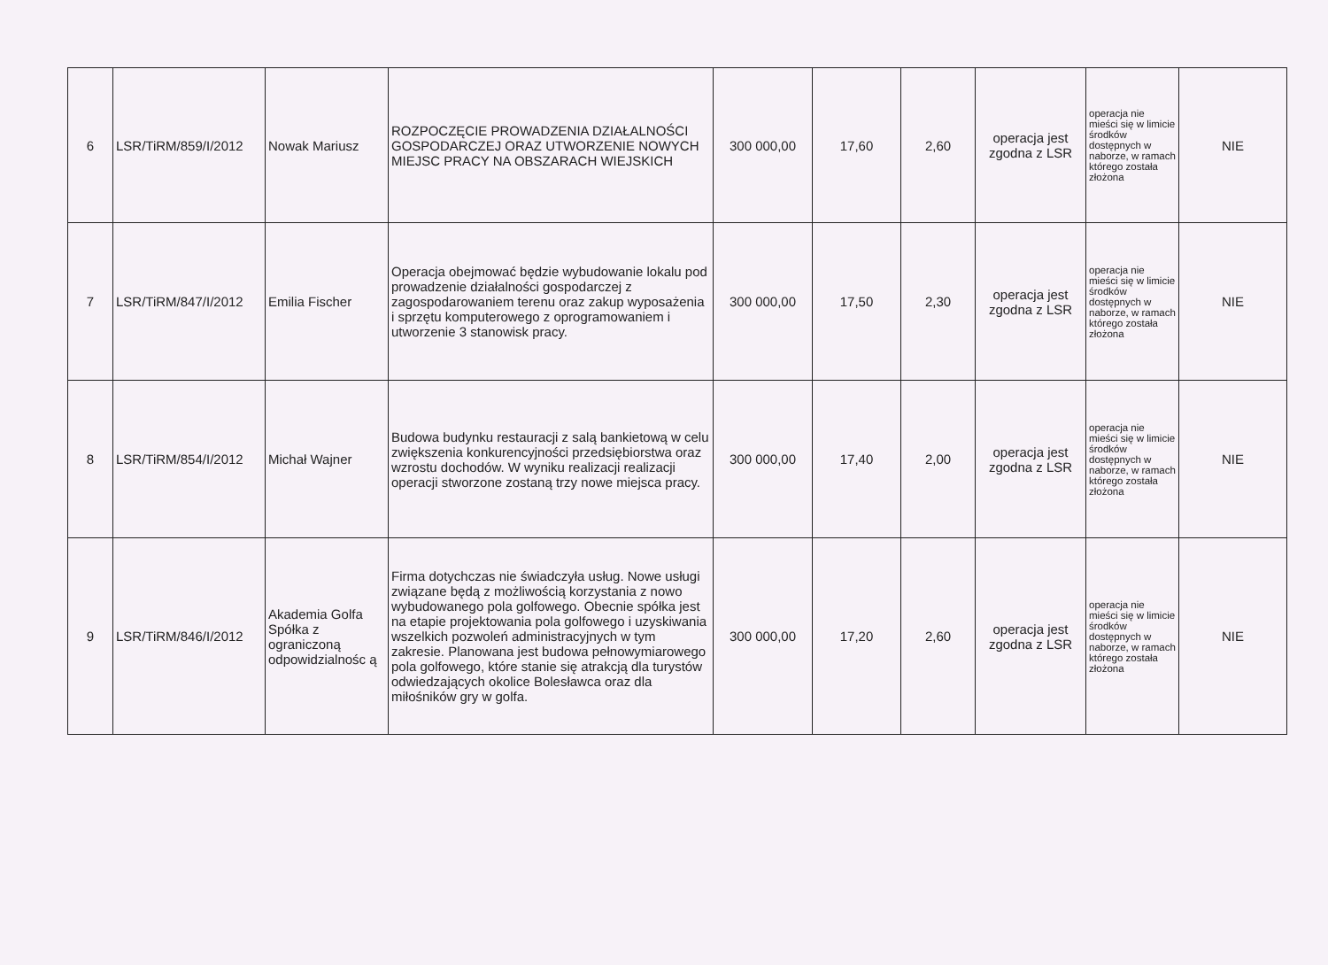| 6 | LSR/TiRM/859/I/2012 | Nowak Mariusz | ROZPOCZĘCIE PROWADZENIA DZIAŁALNOŚCI GOSPODARCZEJ ORAZ UTWORZENIE NOWYCH MIEJSC PRACY NA OBSZARACH WIEJSKICH | 300 000,00 | 17,60 | 2,60 | operacja jest zgodna z LSR | operacja nie mieści się w limicie środków dostępnych w naborze, w ramach którego została złożona | NIE |
| 7 | LSR/TiRM/847/I/2012 | Emilia Fischer | Operacja obejmować będzie wybudowanie lokalu pod prowadzenie działalności gospodarczej z zagospodarowaniem terenu oraz zakup wyposażenia i sprzętu komputerowego z oprogramowaniem i utworzenie 3 stanowisk pracy. | 300 000,00 | 17,50 | 2,30 | operacja jest zgodna z LSR | operacja nie mieści się w limicie środków dostępnych w naborze, w ramach którego została złożona | NIE |
| 8 | LSR/TiRM/854/I/2012 | Michał Wajner | Budowa budynku restauracji z salą bankietową w celu zwiększenia konkurencyjności przedsiębiorstwa oraz wzrostu dochodów. W wyniku realizacji realizacji operacji stworzone zostaną trzy nowe miejsca pracy. | 300 000,00 | 17,40 | 2,00 | operacja jest zgodna z LSR | operacja nie mieści się w limicie środków dostępnych w naborze, w ramach którego została złożona | NIE |
| 9 | LSR/TiRM/846/I/2012 | Akademia Golfa Spółka z ograniczoną odpowidzialnośc ą | Firma dotychczas nie świadczyła usług. Nowe usługi związane będą z możliwością korzystania z nowo wybudowanego pola golfowego. Obecnie spółka jest na etapie projektowania pola golfowego i uzyskiwania wszelkich pozwoleń administracyjnych w tym zakresie. Planowana jest budowa pełnowymiarowego pola golfowego, które stanie się atrakcją dla turystów odwiedzających okolice Bolesławca oraz dla miłośników gry w golfa. | 300 000,00 | 17,20 | 2,60 | operacja jest zgodna z LSR | operacja nie mieści się w limicie środków dostępnych w naborze, w ramach którego została złożona | NIE |